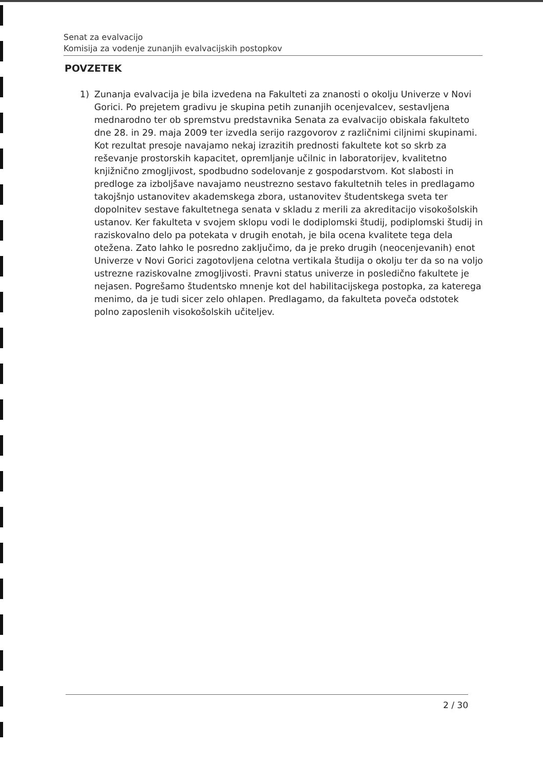Senat za evalvacijo
Komisija za vodenje zunanjih evalvacijskih postopkov
POVZETEK
1) Zunanja evalvacija je bila izvedena na Fakulteti za znanosti o okolju Univerze v Novi Gorici. Po prejetem gradivu je skupina petih zunanjih ocenjevalcev, sestavljena mednarodno ter ob spremstvu predstavnika Senata za evalvacijo obiskala fakulteto dne 28. in 29. maja 2009 ter izvedla serijo razgovorov z različnimi ciljnimi skupinami. Kot rezultat presoje navajamo nekaj izrazitih prednosti fakultete kot so skrb za reševanje prostorskih kapacitet, opremljanje učilnic in laboratorijev, kvalitetno knjižnično zmogljivost, spodbudno sodelovanje z gospodarstvom. Kot slabosti in predloge za izboljšave navajamo neustrezno sestavo fakultetnih teles in predlagamo takojšnjo ustanovitev akademskega zbora, ustanovitev študentskega sveta ter dopolnitev sestave fakultetnega senata v skladu z merili za akreditacijo visokošolskih ustanov. Ker fakulteta v svojem sklopu vodi le dodiplomski študij, podiplomski študij in raziskovalno delo pa potekata v drugih enotah, je bila ocena kvalitete tega dela otežena. Zato lahko le posredno zaključimo, da je preko drugih (neocenjevanih) enot Univerze v Novi Gorici zagotovljena celotna vertikala študija o okolju ter da so na voljo ustrezne raziskovalne zmogljivosti. Pravni status univerze in posledično fakultete je nejasen. Pogrešamo študentsko mnenje kot del habilitacijskega postopka, za katerega menimo, da je tudi sicer zelo ohlapen. Predlagamo, da fakulteta poveča odstotek polno zaposlenih visokošolskih učiteljev.
2 / 30